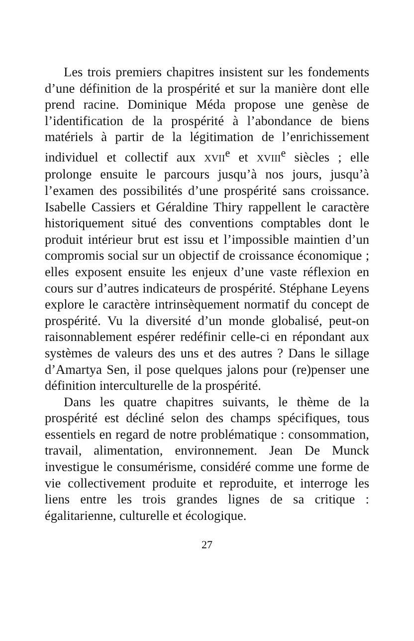Les trois premiers chapitres insistent sur les fondements d’une définition de la prospérité et sur la manière dont elle prend racine. Dominique Méda propose une genèse de l’identification de la prospérité à l’abondance de biens matériels à partir de la légitimation de l’enrichissement individuel et collectif aux XVII<sup>e</sup> et XVIII<sup>e</sup> siècles ; elle prolonge ensuite le parcours jusqu’à nos jours, jusqu’à l’examen des possibilités d’une prospérité sans croissance. Isabelle Cassiers et Géraldine Thiry rappellent le caractère historiquement situé des conventions comptables dont le produit intérieur brut est issu et l’impossible maintien d’un compromis social sur un objectif de croissance économique ; elles exposent ensuite les enjeux d’une vaste réflexion en cours sur d’autres indicateurs de prospérité. Stéphane Leyens explore le caractère intrinsèquement normatif du concept de prospérité. Vu la diversité d’un monde globalisé, peut-on raisonnablement espérer redéfinir celle-ci en répondant aux systèmes de valeurs des uns et des autres ? Dans le sillage d’Amartya Sen, il pose quelques jalons pour (re)penser une définition interculturelle de la prospérité.
Dans les quatre chapitres suivants, le thème de la prospérité est décliné selon des champs spécifiques, tous essentiels en regard de notre problématique : consommation, travail, alimentation, environnement. Jean De Munck investigue le consumérisme, considéré comme une forme de vie collectivement produite et reproduite, et interroge les liens entre les trois grandes lignes de sa critique : égalitarienne, culturelle et écologique.
27